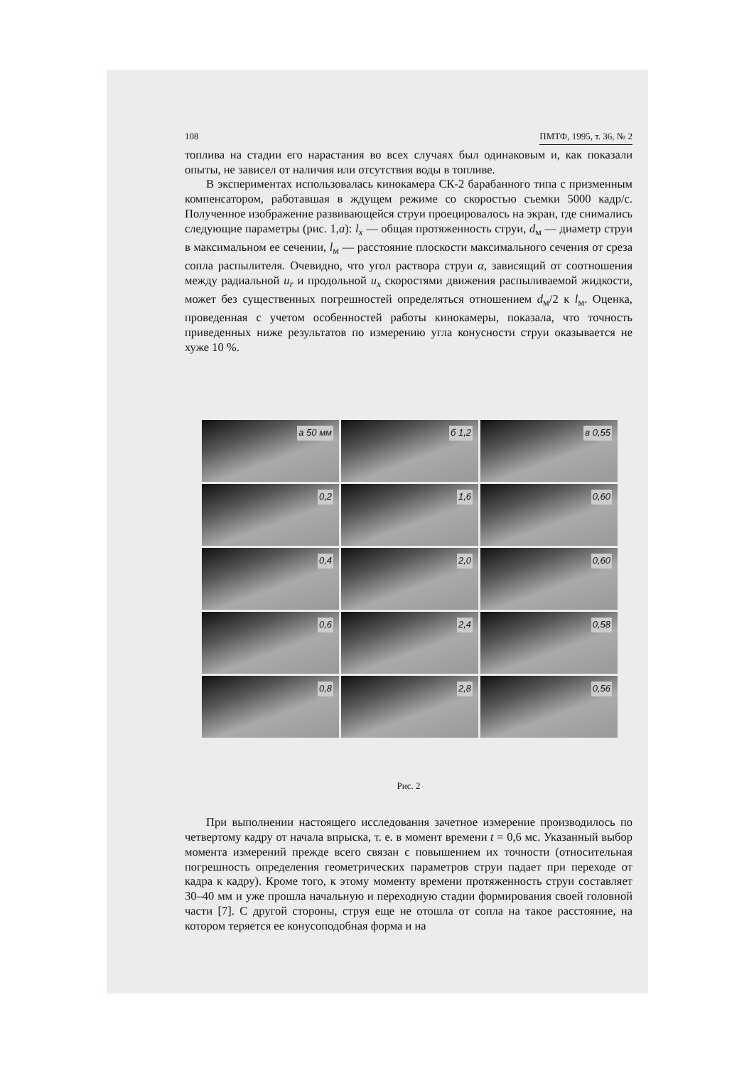108 ПМТФ, 1995, т. 36, № 2
топлива на стадии его нарастания во всех случаях был одинаковым и, как показали опыты, не зависел от наличия или отсутствия воды в топливе.
В экспериментах использовалась кинокамера СК-2 барабанного типа с призменным компенсатором, работавшая в ждущем режиме со скоростью съемки 5000 кадр/с. Полученное изображение развивающейся струи проецировалось на экран, где снимались следующие параметры (рис. 1,a): l<sub>x</sub> — общая протяженность струи, d<sub>м</sub> — диаметр струи в максимальном ее сечении, l<sub>м</sub> — расстояние плоскости максимального сечения от среза сопла распылителя. Очевидно, что угол раствора струи α, зависящий от соотношения между радиальной u<sub>r</sub> и продольной u<sub>x</sub> скоростями движения распыливаемой жидкости, может без существенных погрешностей определяться отношением d<sub>м</sub>/2 к l<sub>м</sub>. Оценка, проведенная с учетом особенностей работы кинокамеры, показала, что точность приведенных ниже результатов по измерению угла конусности струи оказывается не хуже 10 %.
а 50 мм
б 1,2
в 0,55
0,2
1,6
0,60
0,4
2,0
0,60
0,6
2,4
0,58
0,8
2,8
0,56
Рис. 2
При выполнении настоящего исследования зачетное измерение производилось по четвертому кадру от начала впрыска, т. е. в момент времени t = 0,6 мс. Указанный выбор момента измерений прежде всего связан с повышением их точности (относительная погрешность определения геометрических параметров струи падает при переходе от кадра к кадру). Кроме того, к этому моменту времени протяженность струи составляет 30–40 мм и уже прошла начальную и переходную стадии формирования своей головной части [7]. С другой стороны, струя еще не отошла от сопла на такое расстояние, на котором теряется ее конусоподобная форма и на